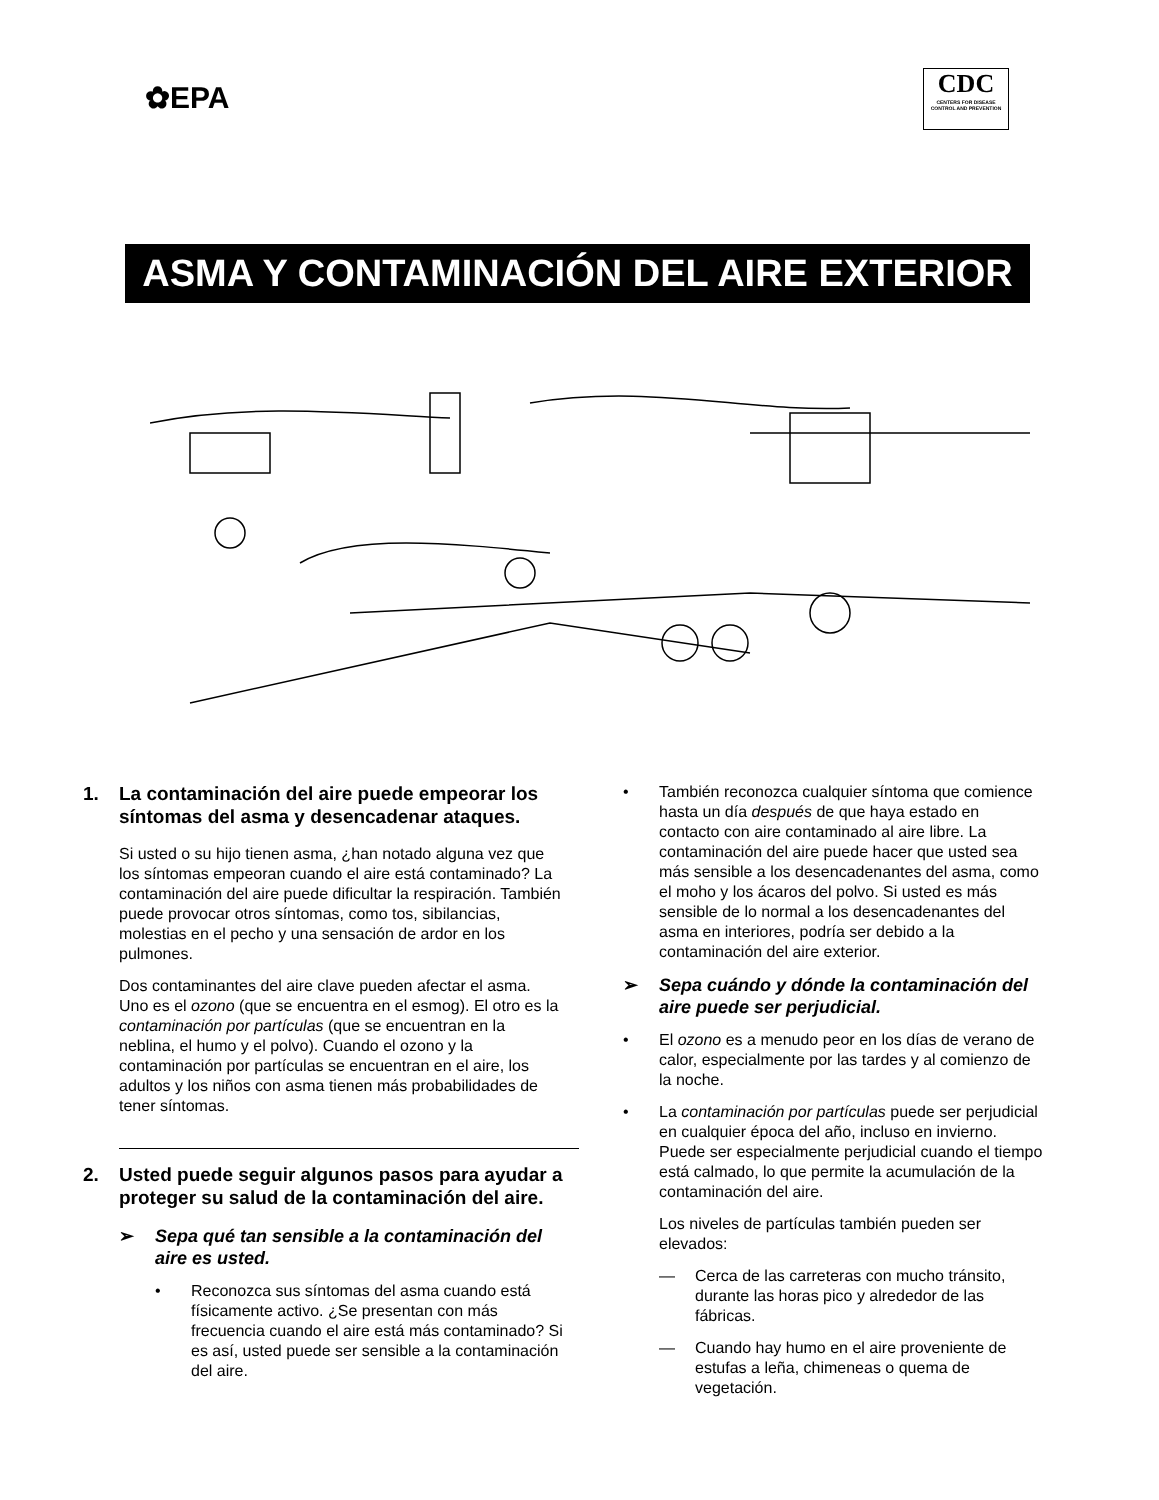✿EPA
CDC
CENTERS FOR DISEASE CONTROL AND PREVENTION
ASMA Y CONTAMINACIÓN DEL AIRE EXTERIOR
1. La contaminación del aire puede empeorar los síntomas del asma y desencadenar ataques.
Si usted o su hijo tienen asma, ¿han notado alguna vez que los síntomas empeoran cuando el aire está contaminado? La contaminación del aire puede dificultar la respiración. También puede provocar otros síntomas, como tos, sibilancias, molestias en el pecho y una sensación de ardor en los pulmones.
Dos contaminantes del aire clave pueden afectar el asma. Uno es el ozono (que se encuentra en el esmog). El otro es la contaminación por partículas (que se encuentran en la neblina, el humo y el polvo). Cuando el ozono y la contaminación por partículas se encuentran en el aire, los adultos y los niños con asma tienen más probabilidades de tener síntomas.
2. Usted puede seguir algunos pasos para ayudar a proteger su salud de la contaminación del aire.
➢ Sepa qué tan sensible a la contaminación del aire es usted.
• Reconozca sus síntomas del asma cuando está físicamente activo. ¿Se presentan con más frecuencia cuando el aire está más contaminado? Si es así, usted puede ser sensible a la contaminación del aire.
• También reconozca cualquier síntoma que comience hasta un día después de que haya estado en contacto con aire contaminado al aire libre. La contaminación del aire puede hacer que usted sea más sensible a los desencadenantes del asma, como el moho y los ácaros del polvo. Si usted es más sensible de lo normal a los desencadenantes del asma en interiores, podría ser debido a la contaminación del aire exterior.
➢ Sepa cuándo y dónde la contaminación del aire puede ser perjudicial.
• El ozono es a menudo peor en los días de verano de calor, especialmente por las tardes y al comienzo de la noche.
• La contaminación por partículas puede ser perjudicial en cualquier época del año, incluso en invierno. Puede ser especialmente perjudicial cuando el tiempo está calmado, lo que permite la acumulación de la contaminación del aire.
Los niveles de partículas también pueden ser elevados:
— Cerca de las carreteras con mucho tránsito, durante las horas pico y alrededor de las fábricas.
— Cuando hay humo en el aire proveniente de estufas a leña, chimeneas o quema de vegetación.